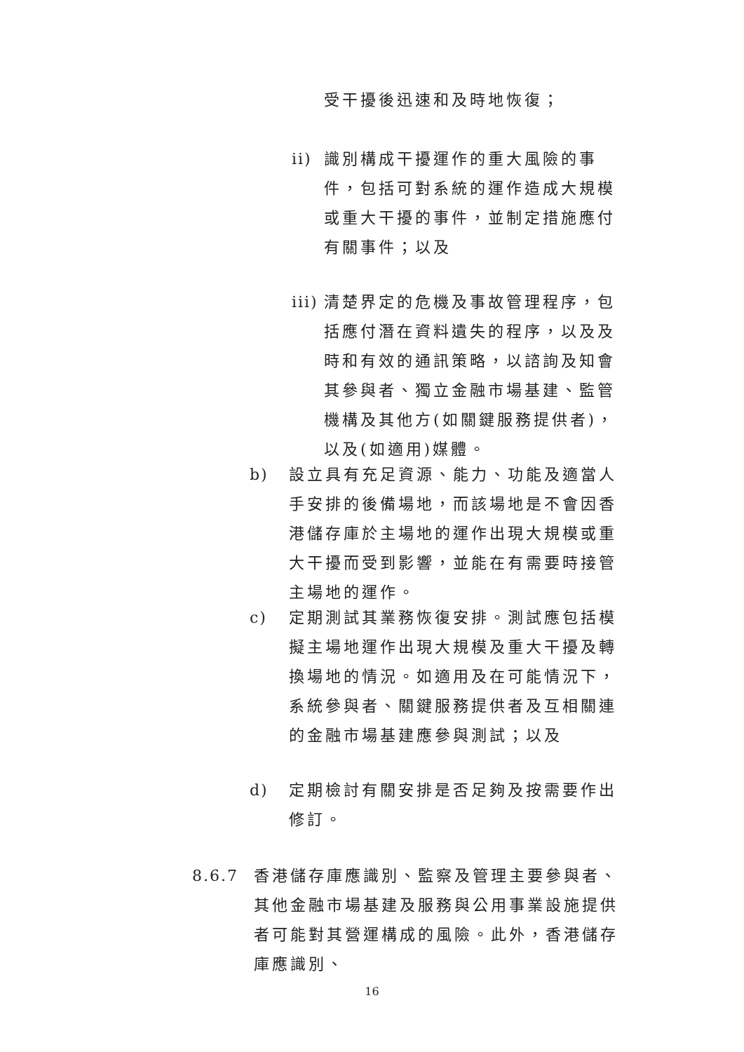受干擾後迅速和及時地恢復；
ii) 識別構成干擾運作的重大風險的事件，包括可對系統的運作造成大規模或重大干擾的事件，並制定措施應付有關事件；以及
iii) 清楚界定的危機及事故管理程序，包括應付潛在資料遺失的程序，以及及時和有效的通訊策略，以諮詢及知會其參與者、獨立金融市場基建、監管機構及其他方(如關鍵服務提供者)，以及(如適用)媒體。
b) 設立具有充足資源、能力、功能及適當人手安排的後備場地，而該場地是不會因香港儲存庫於主場地的運作出現大規模或重大干擾而受到影響，並能在有需要時接管主場地的運作。
c) 定期測試其業務恢復安排。測試應包括模擬主場地運作出現大規模及重大干擾及轉換場地的情況。如適用及在可能情況下，系統參與者、關鍵服務提供者及互相關連的金融市場基建應參與測試；以及
d) 定期檢討有關安排是否足夠及按需要作出修訂。
8.6.7 香港儲存庫應識別、監察及管理主要參與者、其他金融市場基建及服務與公用事業設施提供者可能對其營運構成的風險。此外，香港儲存庫應識別、
16